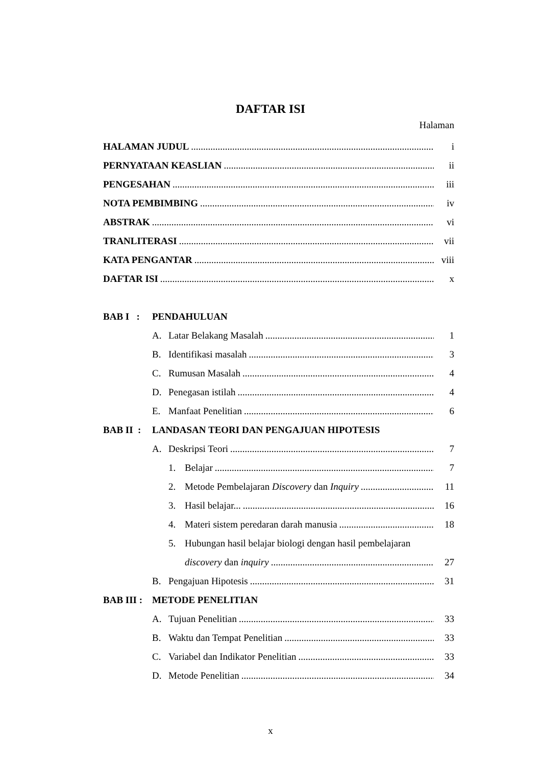DAFTAR ISI
Halaman
HALAMAN JUDUL i
PERNYATAAN KEASLIAN ii
PENGESAHAN iii
NOTA PEMBIMBING iv
ABSTRAK vi
TRANLITERASI vii
KATA PENGANTAR viii
DAFTAR ISI x
BAB I : PENDAHULUAN
A. Latar Belakang Masalah 1
B. Identifikasi masalah 3
C. Rumusan Masalah 4
D. Penegasan istilah 4
E. Manfaat Penelitian 6
BAB II : LANDASAN TEORI DAN PENGAJUAN HIPOTESIS
A. Deskripsi Teori 7
1. Belajar 7
2. Metode Pembelajaran Discovery dan Inquiry 11
3. Hasil belajar... 16
4. Materi sistem peredaran darah manusia 18
5. Hubungan hasil belajar biologi dengan hasil pembelajaran
discovery dan inquiry 27
B. Pengajuan Hipotesis 31
BAB III : METODE PENELITIAN
A. Tujuan Penelitian 33
B. Waktu dan Tempat Penelitian 33
C. Variabel dan Indikator Penelitian 33
D. Metode Penelitian 34
x